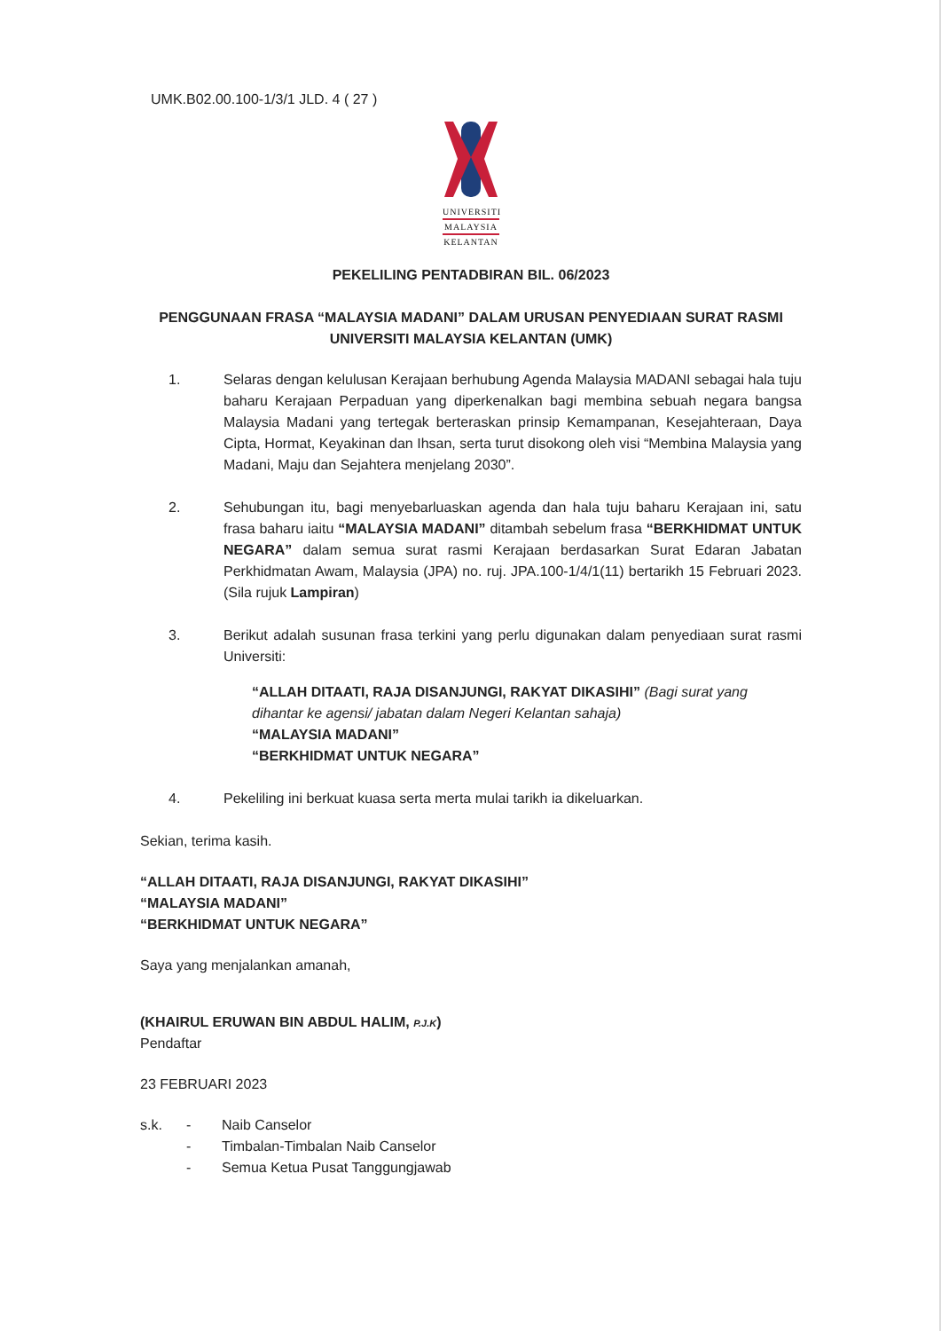UMK.B02.00.100-1/3/1 JLD. 4 ( 27 )
UNIVERSITI
MALAYSIA
KELANTAN
PEKELILING PENTADBIRAN BIL. 06/2023
PENGGUNAAN FRASA “MALAYSIA MADANI” DALAM URUSAN PENYEDIAAN SURAT RASMI
UNIVERSITI MALAYSIA KELANTAN (UMK)
1. Selaras dengan kelulusan Kerajaan berhubung Agenda Malaysia MADANI sebagai hala tuju baharu Kerajaan Perpaduan yang diperkenalkan bagi membina sebuah negara bangsa Malaysia Madani yang tertegak berteraskan prinsip Kemampanan, Kesejahteraan, Daya Cipta, Hormat, Keyakinan dan Ihsan, serta turut disokong oleh visi “Membina Malaysia yang Madani, Maju dan Sejahtera menjelang 2030”.
2. Sehubungan itu, bagi menyebarluaskan agenda dan hala tuju baharu Kerajaan ini, satu frasa baharu iaitu “MALAYSIA MADANI” ditambah sebelum frasa “BERKHIDMAT UNTUK NEGARA” dalam semua surat rasmi Kerajaan berdasarkan Surat Edaran Jabatan Perkhidmatan Awam, Malaysia (JPA) no. ruj. JPA.100-1/4/1(11) bertarikh 15 Februari 2023. (Sila rujuk Lampiran)
3. Berikut adalah susunan frasa terkini yang perlu digunakan dalam penyediaan surat rasmi Universiti:
“ALLAH DITAATI, RAJA DISANJUNGI, RAKYAT DIKASIHI” (Bagi surat yang dihantar ke agensi/ jabatan dalam Negeri Kelantan sahaja)
“MALAYSIA MADANI”
“BERKHIDMAT UNTUK NEGARA”
4. Pekeliling ini berkuat kuasa serta merta mulai tarikh ia dikeluarkan.
Sekian, terima kasih.
“ALLAH DITAATI, RAJA DISANJUNGI, RAKYAT DIKASIHI”
“MALAYSIA MADANI”
“BERKHIDMAT UNTUK NEGARA”
Saya yang menjalankan amanah,
(KHAIRUL ERUWAN BIN ABDUL HALIM, P.J.K)
Pendaftar
23 FEBRUARI 2023
s.k. -
-
- Naib Canselor
Timbalan-Timbalan Naib Canselor
Semua Ketua Pusat Tanggungjawab